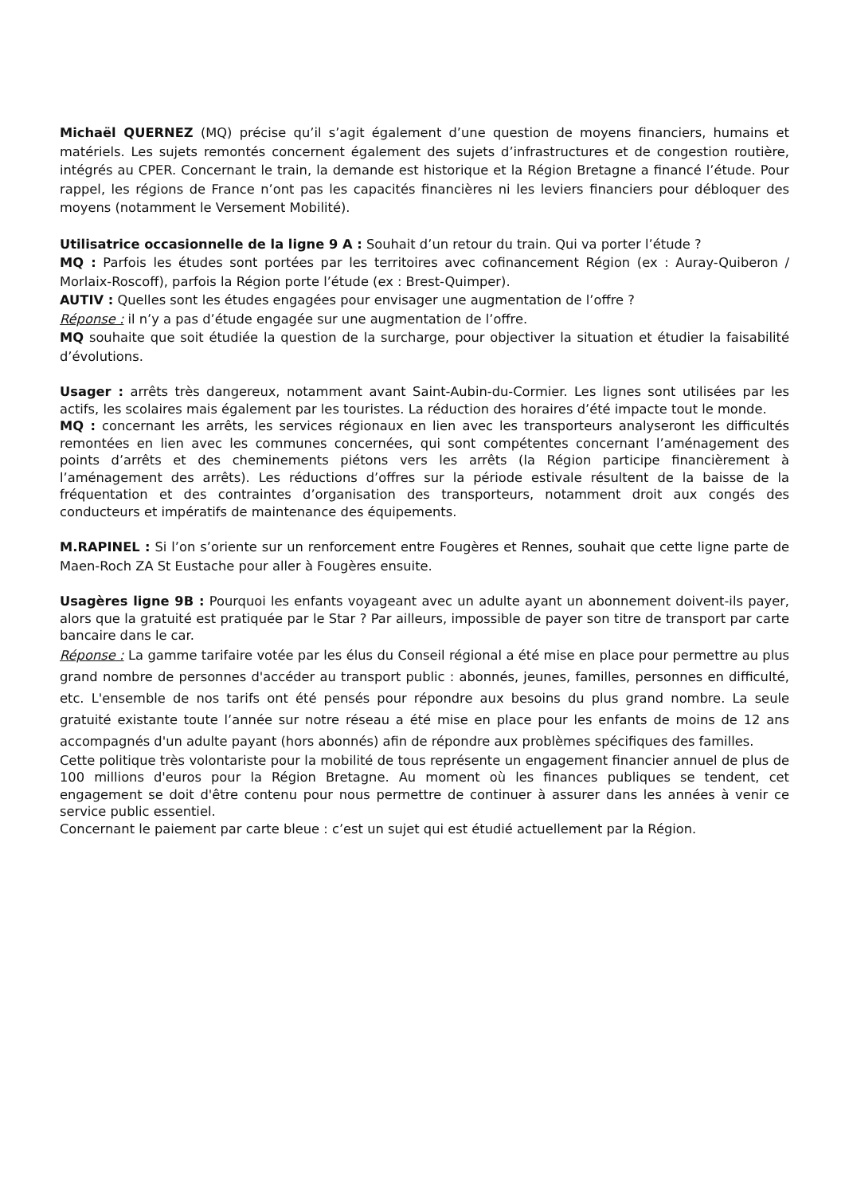Michaël QUERNEZ (MQ) précise qu’il s’agit également d’une question de moyens financiers, humains et matériels. Les sujets remontés concernent également des sujets d’infrastructures et de congestion routière, intégrés au CPER. Concernant le train, la demande est historique et la Région Bretagne a financé l’étude. Pour rappel, les régions de France n’ont pas les capacités financières ni les leviers financiers pour débloquer des moyens (notamment le Versement Mobilité).
Utilisatrice occasionnelle de la ligne 9 A : Souhait d’un retour du train. Qui va porter l’étude ?
MQ : Parfois les études sont portées par les territoires avec cofinancement Région (ex : Auray-Quiberon / Morlaix-Roscoff), parfois la Région porte l’étude (ex : Brest-Quimper).
AUTIV : Quelles sont les études engagées pour envisager une augmentation de l’offre ?
Réponse : il n’y a pas d’étude engagée sur une augmentation de l’offre.
MQ souhaite que soit étudiée la question de la surcharge, pour objectiver la situation et étudier la faisabilité d’évolutions.
Usager : arrêts très dangereux, notamment avant Saint-Aubin-du-Cormier. Les lignes sont utilisées par les actifs, les scolaires mais également par les touristes. La réduction des horaires d’été impacte tout le monde.
MQ : concernant les arrêts, les services régionaux en lien avec les transporteurs analyseront les difficultés remontées en lien avec les communes concernées, qui sont compétentes concernant l’aménagement des points d’arrêts et des cheminements piétons vers les arrêts (la Région participe financièrement à l’aménagement des arrêts). Les réductions d’offres sur la période estivale résultent de la baisse de la fréquentation et des contraintes d’organisation des transporteurs, notamment droit aux congés des conducteurs et impératifs de maintenance des équipements.
M.RAPINEL : Si l’on s’oriente sur un renforcement entre Fougères et Rennes, souhait que cette ligne parte de Maen-Roch ZA St Eustache pour aller à Fougères ensuite.
Usagères ligne 9B : Pourquoi les enfants voyageant avec un adulte ayant un abonnement doivent-ils payer, alors que la gratuité est pratiquée par le Star ? Par ailleurs, impossible de payer son titre de transport par carte bancaire dans le car.
Réponse : La gamme tarifaire votée par les élus du Conseil régional a été mise en place pour permettre au plus grand nombre de personnes d'accéder au transport public : abonnés, jeunes, familles, personnes en difficulté, etc. L'ensemble de nos tarifs ont été pensés pour répondre aux besoins du plus grand nombre. La seule gratuité existante toute l’année sur notre réseau a été mise en place pour les enfants de moins de 12 ans accompagnés d'un adulte payant (hors abonnés) afin de répondre aux problèmes spécifiques des familles.
Cette politique très volontariste pour la mobilité de tous représente un engagement financier annuel de plus de 100 millions d'euros pour la Région Bretagne. Au moment où les finances publiques se tendent, cet engagement se doit d'être contenu pour nous permettre de continuer à assurer dans les années à venir ce service public essentiel.
Concernant le paiement par carte bleue : c’est un sujet qui est étudié actuellement par la Région.